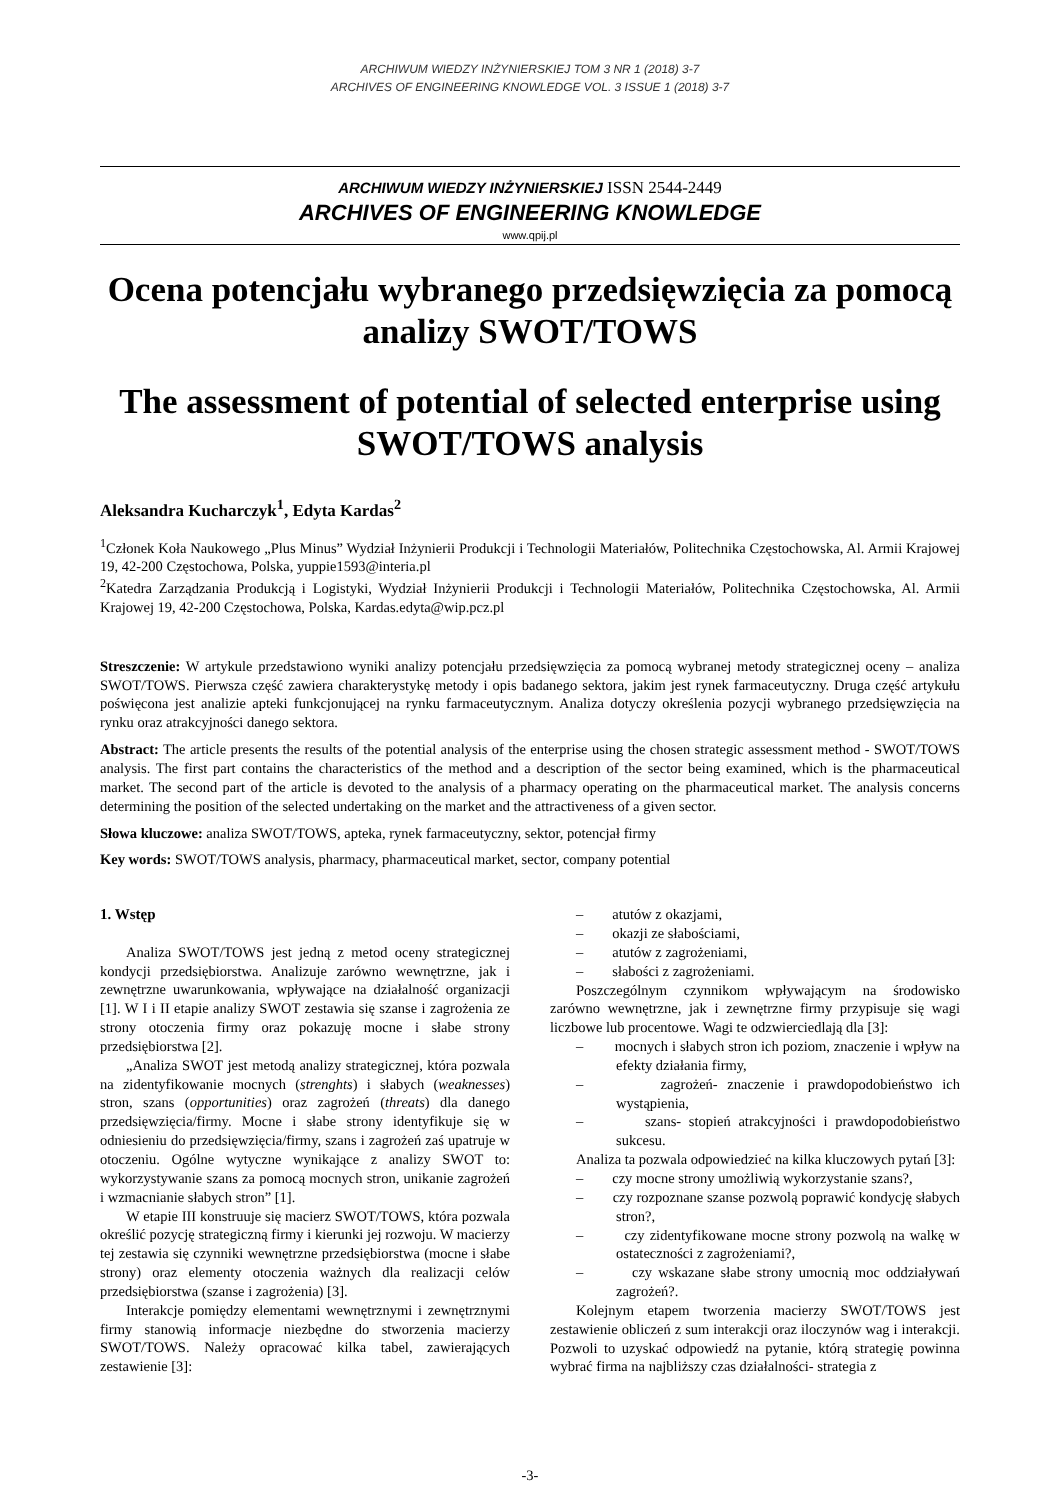ARCHIWUM WIEDZY INŻYNIERSKIEJ TOM 3 NR 1 (2018) 3-7
ARCHIVES OF ENGINEERING KNOWLEDGE VOL. 3 ISSUE 1 (2018) 3-7
ARCHIWUM WIEDZY INŻYNIERSKIEJ ISSN 2544-2449
ARCHIVES OF ENGINEERING KNOWLEDGE
www.qpij.pl
Ocena potencjału wybranego przedsięwzięcia za pomocą analizy SWOT/TOWS
The assessment of potential of selected enterprise using SWOT/TOWS analysis
Aleksandra Kucharczyk<sup>1</sup>, Edyta Kardas<sup>2</sup>
<sup>1</sup> Członek Koła Naukowego „Plus Minus” Wydział Inżynierii Produkcji i Technologii Materiałów, Politechnika Częstochowska, Al. Armii Krajowej 19, 42-200 Częstochowa, Polska, yuppie1593@interia.pl
<sup>2</sup> Katedra Zarządzania Produkcją i Logistyki, Wydział Inżynierii Produkcji i Technologii Materiałów, Politechnika Częstochowska, Al. Armii Krajowej 19, 42-200 Częstochowa, Polska, Kardas.edyta@wip.pcz.pl
Streszczenie: W artykule przedstawiono wyniki analizy potencjału przedsięwzięcia za pomocą wybranej metody strategicznej oceny – analiza SWOT/TOWS. Pierwsza część zawiera charakterystykę metody i opis badanego sektora, jakim jest rynek farmaceutyczny. Druga część artykułu poświęcona jest analizie apteki funkcjonującej na rynku farmaceutycznym. Analiza dotyczy określenia pozycji wybranego przedsięwzięcia na rynku oraz atrakcyjności danego sektora.
Abstract: The article presents the results of the potential analysis of the enterprise using the chosen strategic assessment method - SWOT/TOWS analysis. The first part contains the characteristics of the method and a description of the sector being examined, which is the pharmaceutical market. The second part of the article is devoted to the analysis of a pharmacy operating on the pharmaceutical market. The analysis concerns determining the position of the selected undertaking on the market and the attractiveness of a given sector.
Słowa kluczowe: analiza SWOT/TOWS, apteka, rynek farmaceutyczny, sektor, potencjał firmy
Key words: SWOT/TOWS analysis, pharmacy, pharmaceutical market, sector, company potential
1. Wstęp
Analiza SWOT/TOWS jest jedną z metod oceny strategicznej kondycji przedsiębiorstwa. Analizuje zarówno wewnętrzne, jak i zewnętrzne uwarunkowania, wpływające na działalność organizacji [1]. W I i II etapie analizy SWOT zestawia się szanse i zagrożenia ze strony otoczenia firmy oraz pokazuję mocne i słabe strony przedsiębiorstwa [2].
„Analiza SWOT jest metodą analizy strategicznej, która pozwala na zidentyfikowanie mocnych (strenghts) i słabych (weaknesses) stron, szans (opportunities) oraz zagrożeń (threats) dla danego przedsięwzięcia/firmy. Mocne i słabe strony identyfikuje się w odniesieniu do przedsięwzięcia/firmy, szans i zagrożeń zaś upatruje w otoczeniu. Ogólne wytyczne wynikające z analizy SWOT to: wykorzystywanie szans za pomocą mocnych stron, unikanie zagrożeń i wzmacnianie słabych stron” [1].
W etapie III konstruuje się macierz SWOT/TOWS, która pozwala określić pozycję strategiczną firmy i kierunki jej rozwoju. W macierzy tej zestawia się czynniki wewnętrzne przedsiębiorstwa (mocne i słabe strony) oraz elementy otoczenia ważnych dla realizacji celów przedsiębiorstwa (szanse i zagrożenia) [3].
Interakcje pomiędzy elementami wewnętrznymi i zewnętrznymi firmy stanowią informacje niezbędne do stworzenia macierzy SWOT/TOWS. Należy opracować kilka tabel, zawierających zestawienie [3]:
– atutów z okazjami,
– okazji ze słabościami,
– atutów z zagrożeniami,
– słabości z zagrożeniami.
Poszczególnym czynnikom wpływającym na środowisko zarówno wewnętrzne, jak i zewnętrzne firmy przypisuje się wagi liczbowe lub procentowe. Wagi te odzwierciedlają dla [3]:
– mocnych i słabych stron ich poziom, znaczenie i wpływ na efekty działania firmy,
– zagrożeń- znaczenie i prawdopodobieństwo ich wystąpienia,
– szans- stopień atrakcyjności i prawdopodobieństwo sukcesu.
Analiza ta pozwala odpowiedzieć na kilka kluczowych pytań [3]:
– czy mocne strony umożliwią wykorzystanie szans?,
– czy rozpoznane szanse pozwolą poprawić kondycję słabych stron?,
– czy zidentyfikowane mocne strony pozwolą na walkę w ostateczności z zagrożeniami?,
– czy wskazane słabe strony umocnią moc oddziaływań zagrożeń?.
Kolejnym etapem tworzenia macierzy SWOT/TOWS jest zestawienie obliczeń z sum interakcji oraz iloczynów wag i interakcji. Pozwoli to uzyskać odpowiedź na pytanie, którą strategię powinna wybrać firma na najbliższy czas działalności- strategia z
-3-